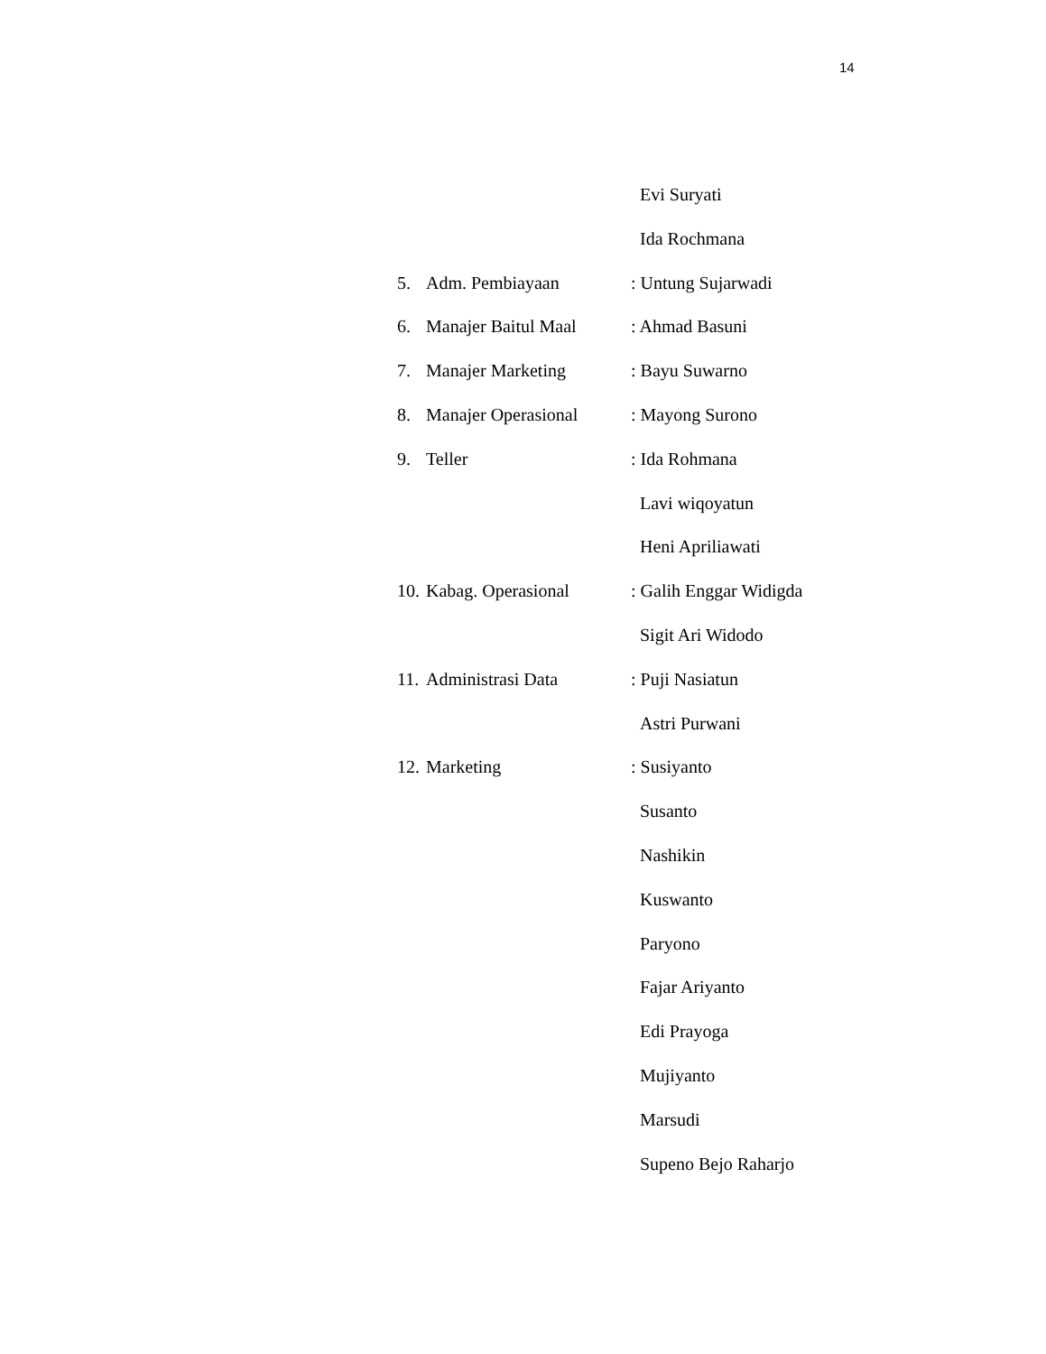14
Evi Suryati
Ida Rochmana
5. Adm. Pembiayaan: Untung Sujarwadi
6. Manajer Baitul Maal: Ahmad Basuni
7. Manajer Marketing: Bayu Suwarno
8. Manajer Operasional: Mayong Surono
9. Teller: Ida Rohmana
Lavi wiqoyatun
Heni Apriliawati
10. Kabag. Operasional: Galih Enggar Widigda
Sigit Ari Widodo
11. Administrasi Data: Puji Nasiatun
Astri Purwani
12. Marketing: Susiyanto
Susanto
Nashikin
Kuswanto
Paryono
Fajar Ariyanto
Edi Prayoga
Mujiyanto
Marsudi
Supeno Bejo Raharjo